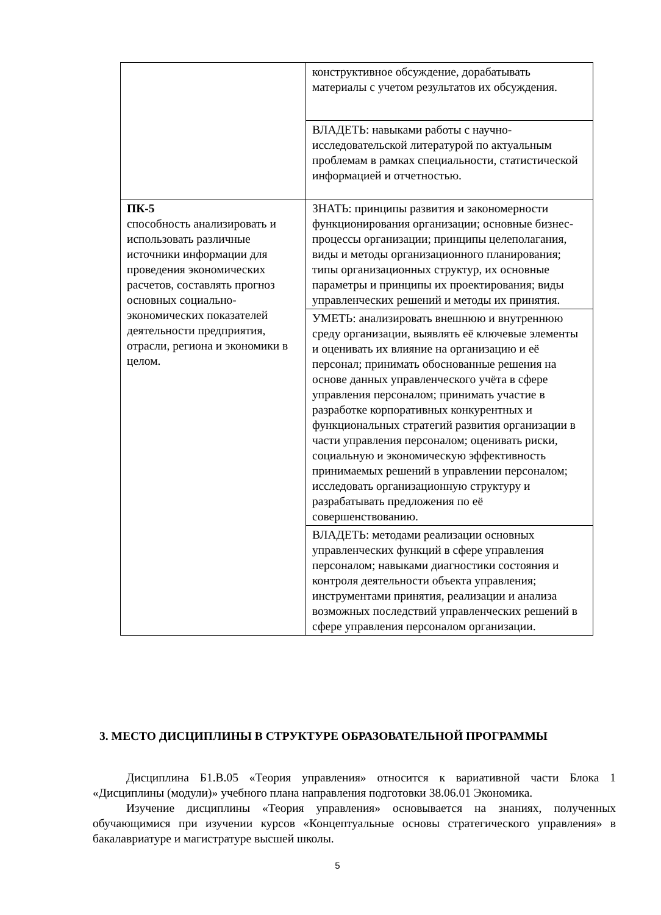| | конструктивное обсуждение, дорабатывать материалы с учетом результатов их обсуждения. |
| | ВЛАДЕТЬ: навыками работы с научно-исследовательской литературой по актуальным проблемам в рамках специальности, статистической информацией и отчетностью. |
| ПК-5 способность анализировать и использовать различные источники информации для проведения экономических расчетов, составлять прогноз основных социально-экономических показателей деятельности предприятия, отрасли, региона и экономики в целом. | ЗНАТЬ: принципы развития и закономерности функционирования организации; основные бизнес-процессы организации; принципы целеполагания, виды и методы организационного планирования; типы организационных структур, их основные параметры и принципы их проектирования; виды управленческих решений и методы их принятия. |
| | УМЕТЬ: анализировать внешнюю и внутреннюю среду организации, выявлять её ключевые элементы и оценивать их влияние на организацию и её персонал; принимать обоснованные решения на основе данных управленческого учёта в сфере управления персоналом; принимать участие в разработке корпоративных конкурентных и функциональных стратегий развития организации в части управления персоналом; оценивать риски, социальную и экономическую эффективность принимаемых решений в управлении персоналом; исследовать организационную структуру и разрабатывать предложения по её совершенствованию. |
| | ВЛАДЕТЬ: методами реализации основных управленческих функций в сфере управления персоналом; навыками диагностики состояния и контроля деятельности объекта управления; инструментами принятия, реализации и анализа возможных последствий управленческих решений в сфере управления персоналом организации. |
3. МЕСТО ДИСЦИПЛИНЫ В СТРУКТУРЕ ОБРАЗОВАТЕЛЬНОЙ ПРОГРАММЫ
Дисциплина Б1.В.05 «Теория управления» относится к вариативной части Блока 1 «Дисциплины (модули)» учебного плана направления подготовки 38.06.01 Экономика.
Изучение дисциплины «Теория управления» основывается на знаниях, полученных обучающимися при изучении курсов «Концептуальные основы стратегического управления» в бакалавриатуре и магистратуре высшей школы.
5